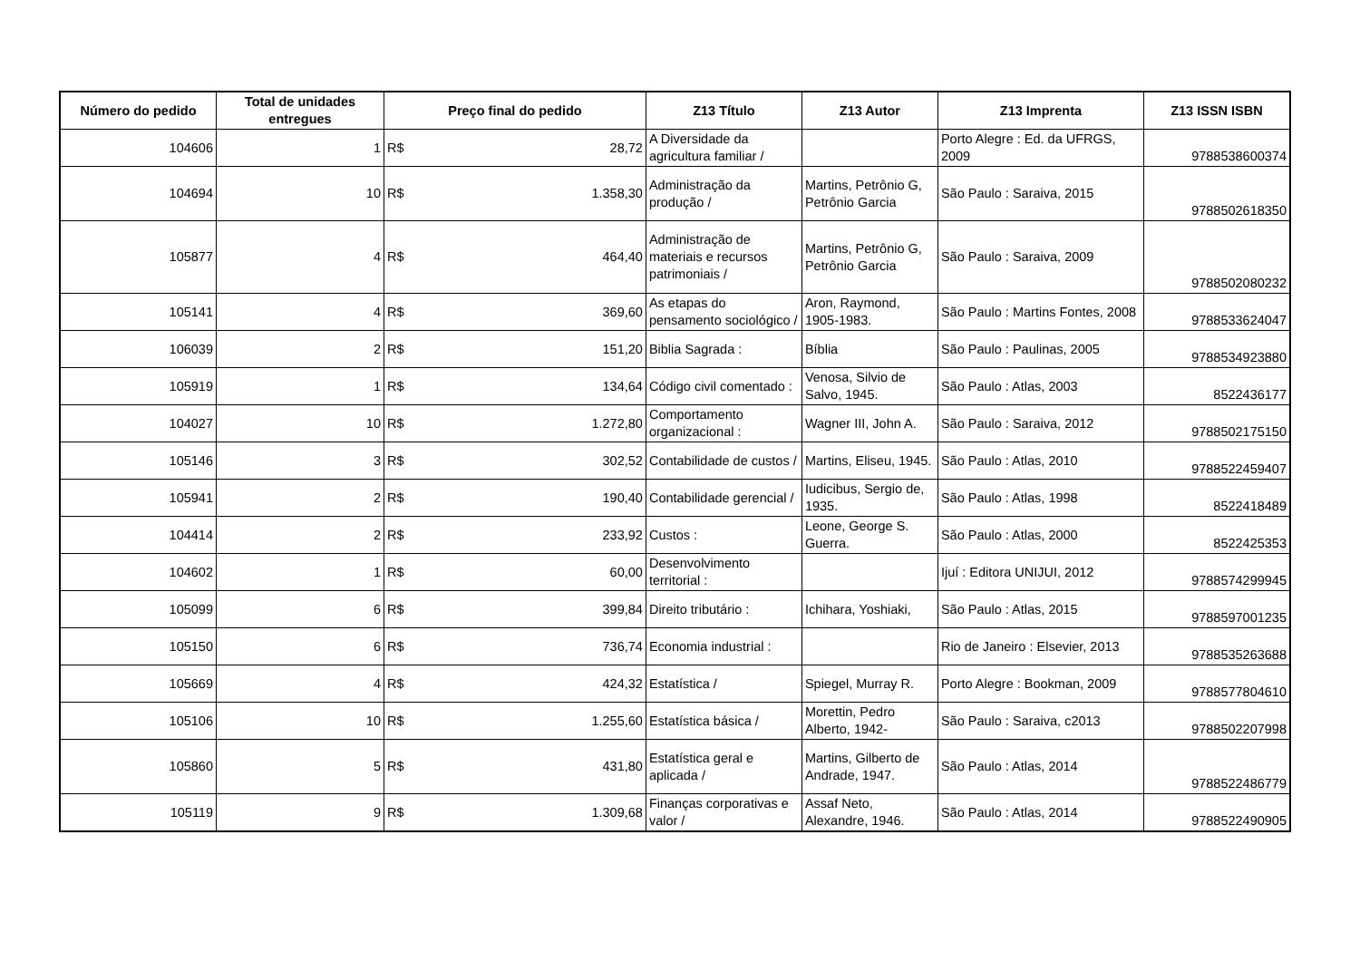| Número do pedido | Total de unidades entregues | Preço final do pedido | | Z13 Título | Z13 Autor | Z13 Imprenta | Z13 ISSN ISBN |
| --- | --- | --- | --- | --- | --- | --- | --- |
| 104606 | 1 | R$ | 28,72 | A Diversidade da agricultura familiar / | | Porto Alegre : Ed. da UFRGS, 2009 | 9788538600374 |
| 104694 | 10 | R$ | 1.358,30 | Administração da produção / | Martins, Petrônio G, Petrônio Garcia | São Paulo : Saraiva, 2015 | 9788502618350 |
| 105877 | 4 | R$ | 464,40 | Administração de materiais e recursos patrimoniais / | Martins, Petrônio G, Petrônio Garcia | São Paulo : Saraiva, 2009 | 9788502080232 |
| 105141 | 4 | R$ | 369,60 | As etapas do pensamento sociológico / | Aron, Raymond, 1905-1983. | São Paulo : Martins Fontes, 2008 | 9788533624047 |
| 106039 | 2 | R$ | 151,20 | Biblia Sagrada : | Bíblia | São Paulo : Paulinas, 2005 | 9788534923880 |
| 105919 | 1 | R$ | 134,64 | Código civil comentado : | Venosa, Silvio de Salvo, 1945. | São Paulo : Atlas, 2003 | 8522436177 |
| 104027 | 10 | R$ | 1.272,80 | Comportamento organizacional : | Wagner III, John A. | São Paulo : Saraiva, 2012 | 9788502175150 |
| 105146 | 3 | R$ | 302,52 | Contabilidade de custos / | Martins, Eliseu, 1945. | São Paulo : Atlas, 2010 | 9788522459407 |
| 105941 | 2 | R$ | 190,40 | Contabilidade gerencial / | Iudicibus, Sergio de, 1935. | São Paulo : Atlas, 1998 | 8522418489 |
| 104414 | 2 | R$ | 233,92 | Custos : | Leone, George S. Guerra. | São Paulo : Atlas, 2000 | 8522425353 |
| 104602 | 1 | R$ | 60,00 | Desenvolvimento territorial : | | Ijuí : Editora UNIJUI, 2012 | 9788574299945 |
| 105099 | 6 | R$ | 399,84 | Direito tributário : | Ichihara, Yoshiaki, | São Paulo : Atlas, 2015 | 9788597001235 |
| 105150 | 6 | R$ | 736,74 | Economia industrial : | | Rio de Janeiro : Elsevier, 2013 | 9788535263688 |
| 105669 | 4 | R$ | 424,32 | Estatística / | Spiegel, Murray R. | Porto Alegre : Bookman, 2009 | 9788577804610 |
| 105106 | 10 | R$ | 1.255,60 | Estatística básica / | Morettin, Pedro Alberto, 1942- | São Paulo : Saraiva, c2013 | 9788502207998 |
| 105860 | 5 | R$ | 431,80 | Estatística geral e aplicada / | Martins, Gilberto de Andrade, 1947. | São Paulo : Atlas, 2014 | 9788522486779 |
| 105119 | 9 | R$ | 1.309,68 | Finanças corporativas e valor / | Assaf Neto, Alexandre, 1946. | São Paulo : Atlas, 2014 | 9788522490905 |